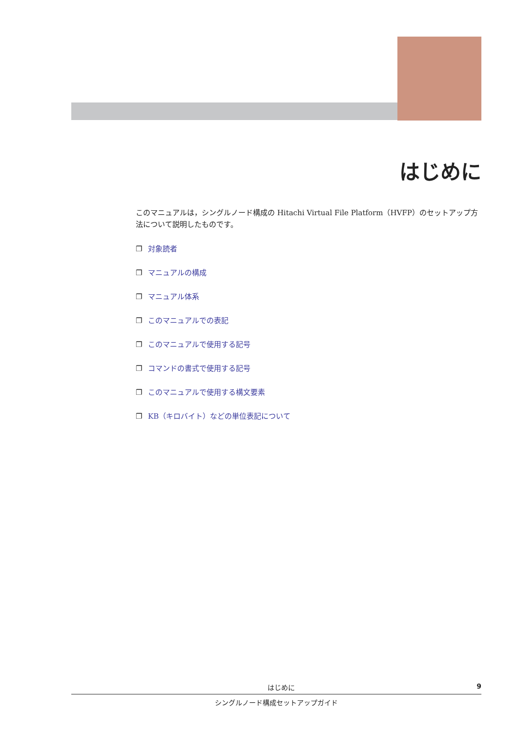はじめに
このマニュアルは，シングルノード構成の Hitachi Virtual File Platform（HVFP）のセットアップ方法について説明したものです。
❐ 対象読者
❐ マニュアルの構成
❐ マニュアル体系
❐ このマニュアルでの表記
❐ このマニュアルで使用する記号
❐ コマンドの書式で使用する記号
❐ このマニュアルで使用する構文要素
❐ KB（キロバイト）などの単位表記について
はじめに 9
シングルノード構成セットアップガイド